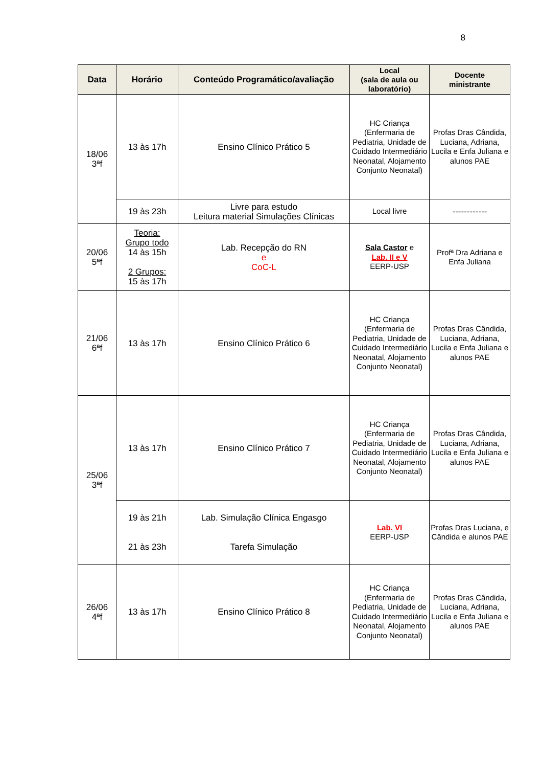8
| Data | Horário | Conteúdo Programático/avaliação | Local (sala de aula ou laboratório) | Docente ministrante |
| --- | --- | --- | --- | --- |
| 18/06 3ªf | 13 às 17h | Ensino Clínico Prático 5 | HC Criança (Enfermaria de Pediatria, Unidade de Cuidado Intermediário Neonatal, Alojamento Conjunto Neonatal) | Profas Dras Cândida, Luciana, Adriana, Lucila e Enfa Juliana e alunos PAE |
| | 19 às 23h | Livre para estudo Leitura material Simulações Clínicas | Local livre | ------------ |
| 20/06 5ªf | Teoria: Grupo todo 14 às 15h 2 Grupos: 15 às 17h | Lab. Recepção do RN e CoC-L | Sala Castor e Lab. II e V EERP-USP | Profª Dra Adriana e Enfa Juliana |
| 21/06 6ªf | 13 às 17h | Ensino Clínico Prático 6 | HC Criança (Enfermaria de Pediatria, Unidade de Cuidado Intermediário Neonatal, Alojamento Conjunto Neonatal) | Profas Dras Cândida, Luciana, Adriana, Lucila e Enfa Juliana e alunos PAE |
| 25/06 3ªf | 13 às 17h | Ensino Clínico Prático 7 | HC Criança (Enfermaria de Pediatria, Unidade de Cuidado Intermediário Neonatal, Alojamento Conjunto Neonatal) | Profas Dras Cândida, Luciana, Adriana, Lucila e Enfa Juliana e alunos PAE |
| | 19 às 21h 21 às 23h | Lab. Simulação Clínica Engasgo Tarefa Simulação | Lab. VI EERP-USP | Profas Dras Luciana, e Cândida e alunos PAE |
| 26/06 4ªf | 13 às 17h | Ensino Clínico Prático 8 | HC Criança (Enfermaria de Pediatria, Unidade de Cuidado Intermediário Neonatal, Alojamento Conjunto Neonatal) | Profas Dras Cândida, Luciana, Adriana, Lucila e Enfa Juliana e alunos PAE |